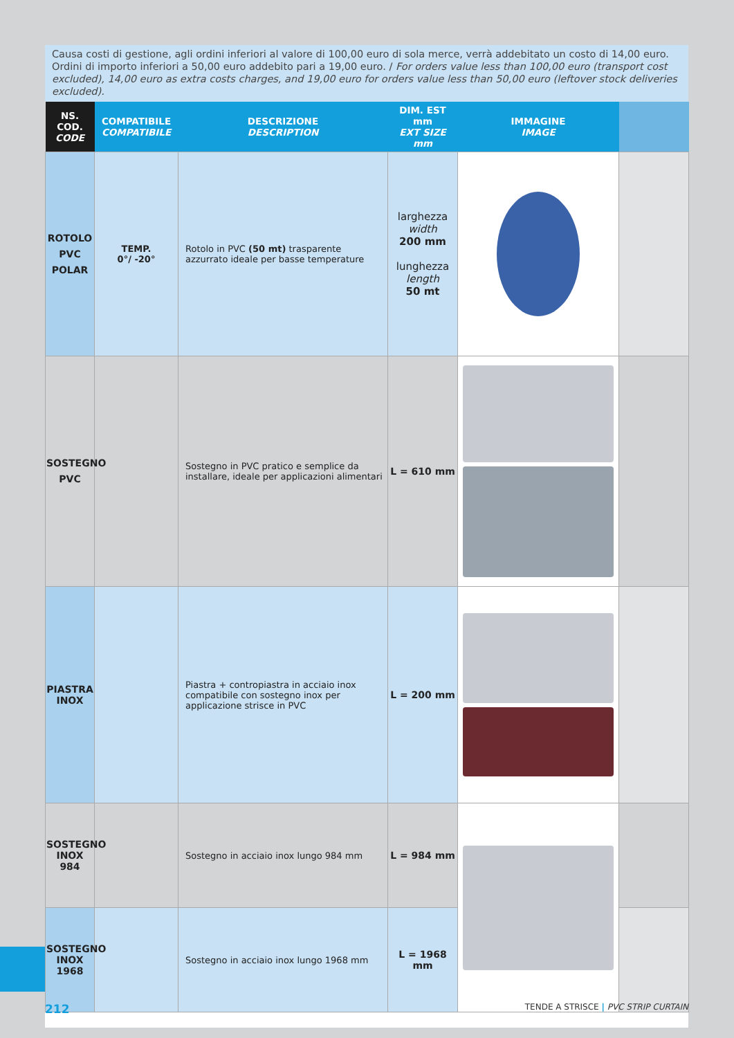Causa costi di gestione, agli ordini inferiori al valore di 100,00 euro di sola merce, verrà addebitato un costo di 14,00 euro. Ordini di importo inferiori a 50,00 euro addebito pari a 19,00 euro. / For orders value less than 100,00 euro (transport cost excluded), 14,00 euro as extra costs charges, and 19,00 euro for orders value less than 50,00 euro (leftover stock deliveries excluded).
| NS. COD. CODE | COMPATIBILE COMPATIBILE | DESCRIZIONE DESCRIPTION | DIM. EST mm EXT SIZE mm | IMMAGINE IMAGE | |
| --- | --- | --- | --- | --- | --- |
| ROTOLO PVC POLAR | TEMP. 0°/ -20° | Rotolo in PVC (50 mt) trasparente azzurrato ideale per basse temperature | larghezza width 200 mm lunghezza length 50 mt | | |
| SOSTEGNO PVC | | Sostegno in PVC pratico e semplice da installare, ideale per applicazioni alimentari | L = 610 mm | | |
| PIASTRA INOX | | Piastra + contropiastra in acciaio inox compatibile con sostegno inox per applicazione strisce in PVC | L = 200 mm | | |
| SOSTEGNO INOX 984 | | Sostegno in acciaio inox lungo 984 mm | L = 984 mm | | |
| SOSTEGNO INOX 1968 | | Sostegno in acciaio inox lungo 1968 mm | L = 1968 mm | | |
212 TENDE A STRISCE | PVC STRIP CURTAIN